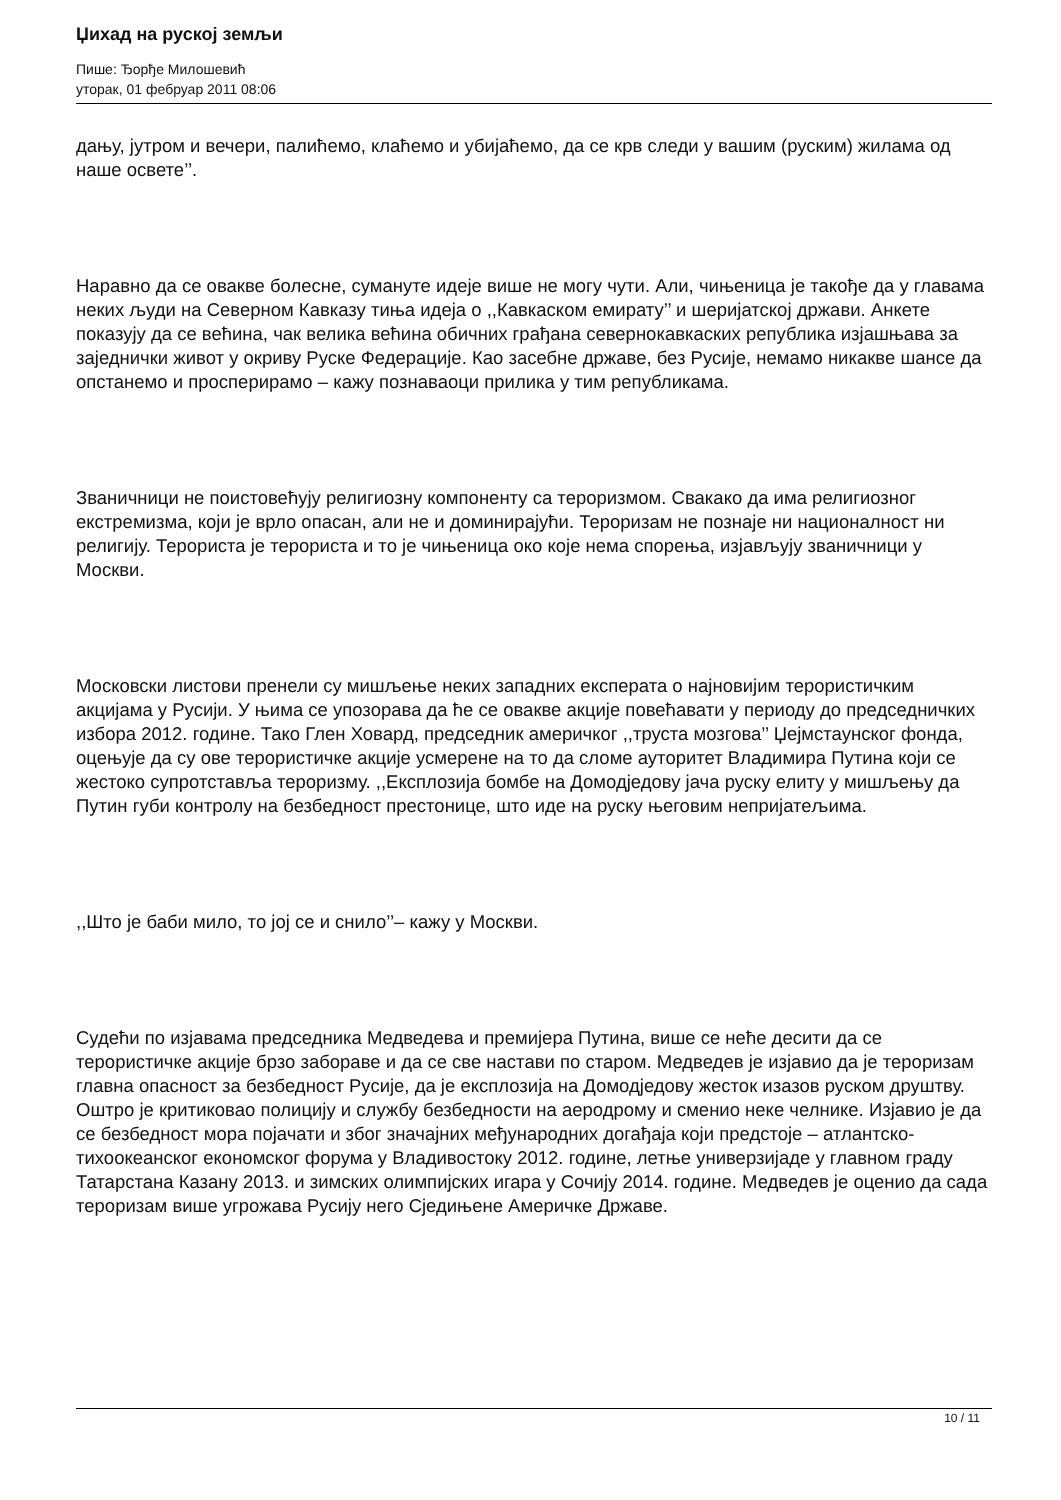Џихад на руској земљи
Пише: Ђорђе Милошевић
уторак, 01 фебруар 2011 08:06
дању, јутром и вечери, палићемо, клаћемо и убијаћемо, да се крв следи у вашим (руским) жилама од наше освете’’.
Наравно да се овакве болесне, сумануте идеје више не могу чути. Али, чињеница је такође да у главама неких људи на Северном Кавказу тиња идеја о ,,Кавкаском емирату’’ и шеријатској држави. Анкете показују да се већина, чак велика већина обичних грађана севернокавкаских република изјашњава за заједнички живот у окриву Руске Федерације. Као засебне државе, без Русије, немамо никакве шансе да опстанемо и просперирамо – кажу познаваоци прилика у тим републикама.
Званичници не поистовећују религиозну компоненту са тероризмом. Свакако да има религиозног екстремизма, који је врло опасан, али не и доминирајући. Тероризам не познаје ни националност ни религију. Терориста је терориста и то је чињеница око које нема спорења, изјављују званичници у Москви.
Московски листови пренели су мишљење неких западних експерата о најновијим терористичким акцијама у Русији. У њима се упозорава да ће се овакве акције повећавати у периоду до председничких избора 2012. године. Тако Глен Ховард, председник америчког ,,труста мозгова’’ Џејмстаунског фонда, оцењује да су ове терористичке акције усмерене на то да сломе ауторитет Владимира Путина који се жестоко супротставља тероризму. ,,Експлозија бомбе на Домодједову јача руску елиту у мишљењу да Путин губи контролу на безбедност престонице, што иде на руску његовим непријатељима.
,,Што је баби мило, то јој се и снило’’– кажу у Москви.
Судећи по изјавама председника Медведева и премијера Путина, више се неће десити да се терористичке акције брзо забораве и да се све настави по старом. Медведев је изјавио да је тероризам главна опасност за безбедност Русије, да је експлозија на Домодједову жесток изазов руском друштву. Оштро је критиковао полицију и службу безбедности на аеродрому и сменио неке челнике. Изјавио је да се безбедност мора појачати и због значајних међународних догађаја који предстоје – атлантско-тихоокеанског економског форума у Владивостоку 2012. године, летње универзијаде у главном граду Татарстана Казану 2013. и зимских олимпијских игара у Сочију 2014. године. Медведев је оценио да сада тероризам више угрожава Русију него Сједињене Америчке Државе.
10 / 11